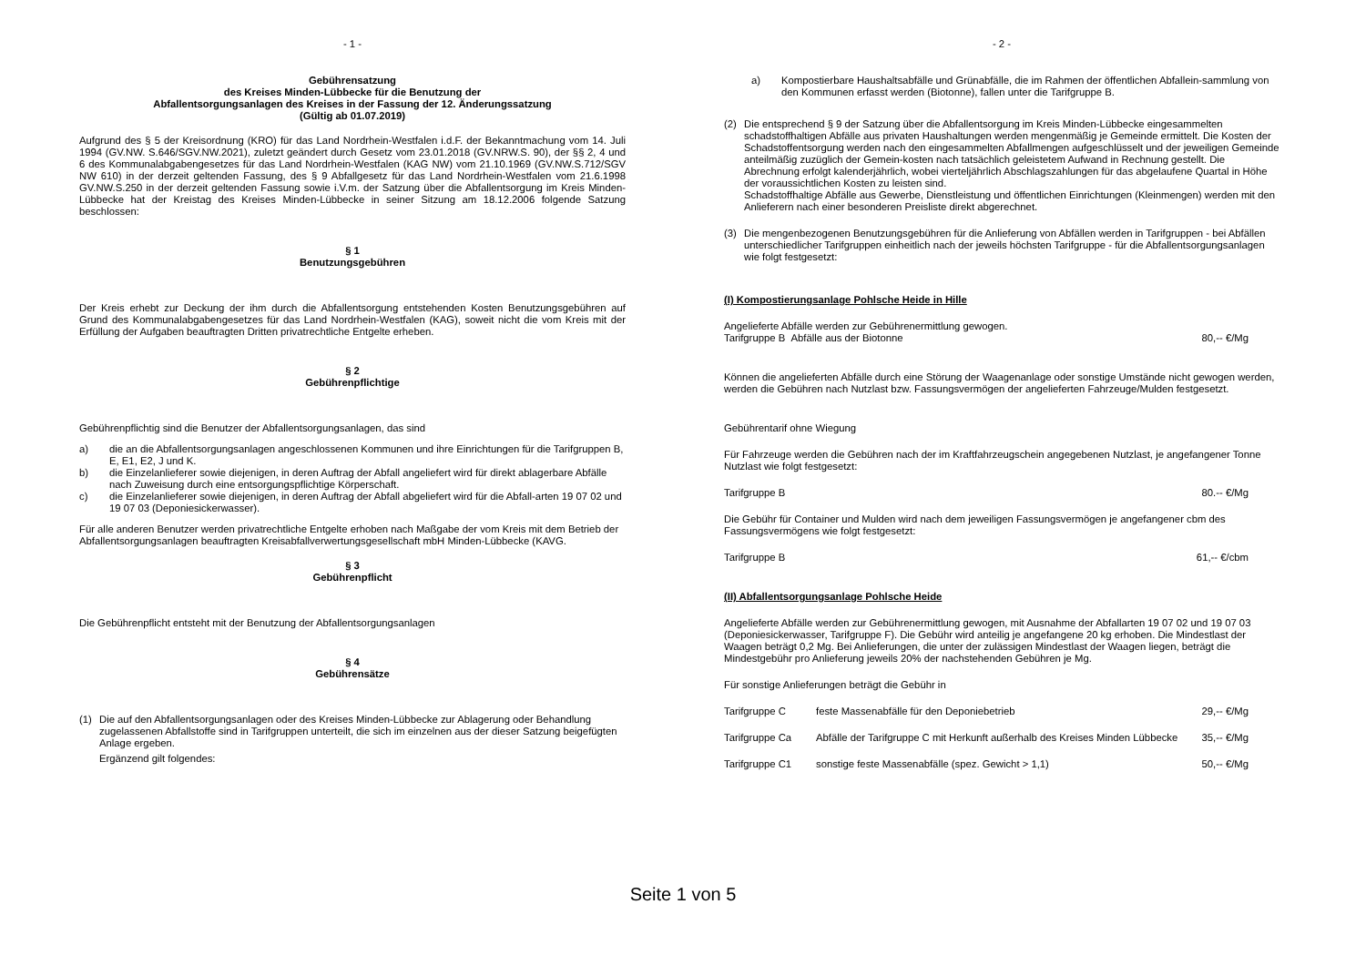- 1 -
Gebührensatzung
des Kreises Minden-Lübbecke für die Benutzung der
Abfallentsorgungsanlagen des Kreises in der Fassung der 12. Änderungssatzung
(Gültig ab 01.07.2019)
Aufgrund des § 5 der Kreisordnung (KRO) für das Land Nordrhein-Westfalen i.d.F. der Bekanntmachung vom 14. Juli 1994 (GV.NW. S.646/SGV.NW.2021), zuletzt geändert durch Gesetz vom 23.01.2018 (GV.NRW.S. 90), der §§ 2, 4 und 6 des Kommunalabgabengesetzes für das Land Nordrhein-Westfalen (KAG NW) vom 21.10.1969 (GV.NW.S.712/SGV NW 610) in der derzeit geltenden Fassung, des § 9 Abfallgesetz für das Land Nordrhein-Westfalen vom 21.6.1998 GV.NW.S.250 in der derzeit geltenden Fassung sowie i.V.m. der Satzung über die Abfallentsorgung im Kreis Minden-Lübbecke hat der Kreistag des Kreises Minden-Lübbecke in seiner Sitzung am 18.12.2006 folgende Satzung beschlossen:
§ 1
Benutzungsgebühren
Der Kreis erhebt zur Deckung der ihm durch die Abfallentsorgung entstehenden Kosten Benutzungsgebühren auf Grund des Kommunalabgabengesetzes für das Land Nordrhein-Westfalen (KAG), soweit nicht die vom Kreis mit der Erfüllung der Aufgaben beauftragten Dritten privatrechtliche Entgelte erheben.
§ 2
Gebührenpflichtige
Gebührenpflichtig sind die Benutzer der Abfallentsorgungsanlagen, das sind
a) die an die Abfallentsorgungsanlagen angeschlossenen Kommunen und ihre Einrichtungen für die Tarifgruppen B, E, E1, E2, J und K.
b) die Einzelanlieferer sowie diejenigen, in deren Auftrag der Abfall angeliefert wird für direkt ablagerbare Abfälle nach Zuweisung durch eine entsorgungspflichtige Körperschaft.
c) die Einzelanlieferer sowie diejenigen, in deren Auftrag der Abfall abgeliefert wird für die Abfall-arten 19 07 02 und 19 07 03 (Deponiesickerwasser).
Für alle anderen Benutzer werden privatrechtliche Entgelte erhoben nach Maßgabe der vom Kreis mit dem Betrieb der Abfallentsorgungsanlagen beauftragten Kreisabfallverwertungsgesellschaft mbH Minden-Lübbecke (KAVG.
§ 3
Gebührenpflicht
Die Gebührenpflicht entsteht mit der Benutzung der Abfallentsorgungsanlagen
§ 4
Gebührensätze
(1) Die auf den Abfallentsorgungsanlagen oder des Kreises Minden-Lübbecke zur Ablagerung oder Behandlung zugelassenen Abfallstoffe sind in Tarifgruppen unterteilt, die sich im einzelnen aus der dieser Satzung beigefügten Anlage ergeben.
Ergänzend gilt folgendes:
- 2 -
a) Kompostierbare Haushaltsabfälle und Grünabfälle, die im Rahmen der öffentlichen Abfallein-sammlung von den Kommunen erfasst werden (Biotonne), fallen unter die Tarifgruppe B.
(2) Die entsprechend § 9 der Satzung über die Abfallentsorgung im Kreis Minden-Lübbecke eingesammelten schadstoffhaltigen Abfälle aus privaten Haushaltungen werden mengenmäßig je Gemeinde ermittelt. Die Kosten der Schadstoffentsorgung werden nach den eingesammelten Abfallmengen aufgeschlüsselt und der jeweiligen Gemeinde anteilmäßig zuzüglich der Gemein-kosten nach tatsächlich geleistetem Aufwand in Rechnung gestellt. Die Abrechnung erfolgt kalenderjährlich, wobei vierteljährlich Abschlagszahlungen für das abgelaufene Quartal in Höhe der voraussichtlichen Kosten zu leisten sind.
Schadstoffhaltige Abfälle aus Gewerbe, Dienstleistung und öffentlichen Einrichtungen (Kleinmengen) werden mit den Anlieferern nach einer besonderen Preisliste direkt abgerechnet.
(3) Die mengenbezogenen Benutzungsgebühren für die Anlieferung von Abfällen werden in Tarifgruppen - bei Abfällen unterschiedlicher Tarifgruppen einheitlich nach der jeweils höchsten Tarifgruppe - für die Abfallentsorgungsanlagen wie folgt festgesetzt:
(I) Kompostierungsanlage Pohlsche Heide in Hille
Angelieferte Abfälle werden zur Gebührenermittlung gewogen.
Tarifgruppe B Abfälle aus der Biotonne 80,-- €/Mg
Können die angelieferten Abfälle durch eine Störung der Waagenanlage oder sonstige Umstände nicht gewogen werden, werden die Gebühren nach Nutzlast bzw. Fassungsvermögen der angelieferten Fahrzeuge/Mulden festgesetzt.
Gebührentarif ohne Wiegung
Für Fahrzeuge werden die Gebühren nach der im Kraftfahrzeugschein angegebenen Nutzlast, je angefangener Tonne Nutzlast wie folgt festgesetzt:
Tarifgruppe B 80.-- €/Mg
Die Gebühr für Container und Mulden wird nach dem jeweiligen Fassungsvermögen je angefangener cbm des Fassungsvermögens wie folgt festgesetzt:
Tarifgruppe B 61,-- €/cbm
(II) Abfallentsorgungsanlage Pohlsche Heide
Angelieferte Abfälle werden zur Gebührenermittlung gewogen, mit Ausnahme der Abfallarten 19 07 02 und 19 07 03 (Deponiesickerwasser, Tarifgruppe F). Die Gebühr wird anteilig je angefangene 20 kg erhoben. Die Mindestlast der Waagen beträgt 0,2 Mg. Bei Anlieferungen, die unter der zulässigen Mindestlast der Waagen liegen, beträgt die Mindestgebühr pro Anlieferung jeweils 20% der nachstehenden Gebühren je Mg.
Für sonstige Anlieferungen beträgt die Gebühr in
Tarifgruppe C feste Massenabfälle für den Deponiebetrieb 29,-- €/Mg
Tarifgruppe Ca Abfälle der Tarifgruppe C mit Herkunft außerhalb des Kreises Minden Lübbecke 35,-- €/Mg
Tarifgruppe C1 sonstige feste Massenabfälle (spez. Gewicht > 1,1) 50,-- €/Mg
Seite 1 von 5